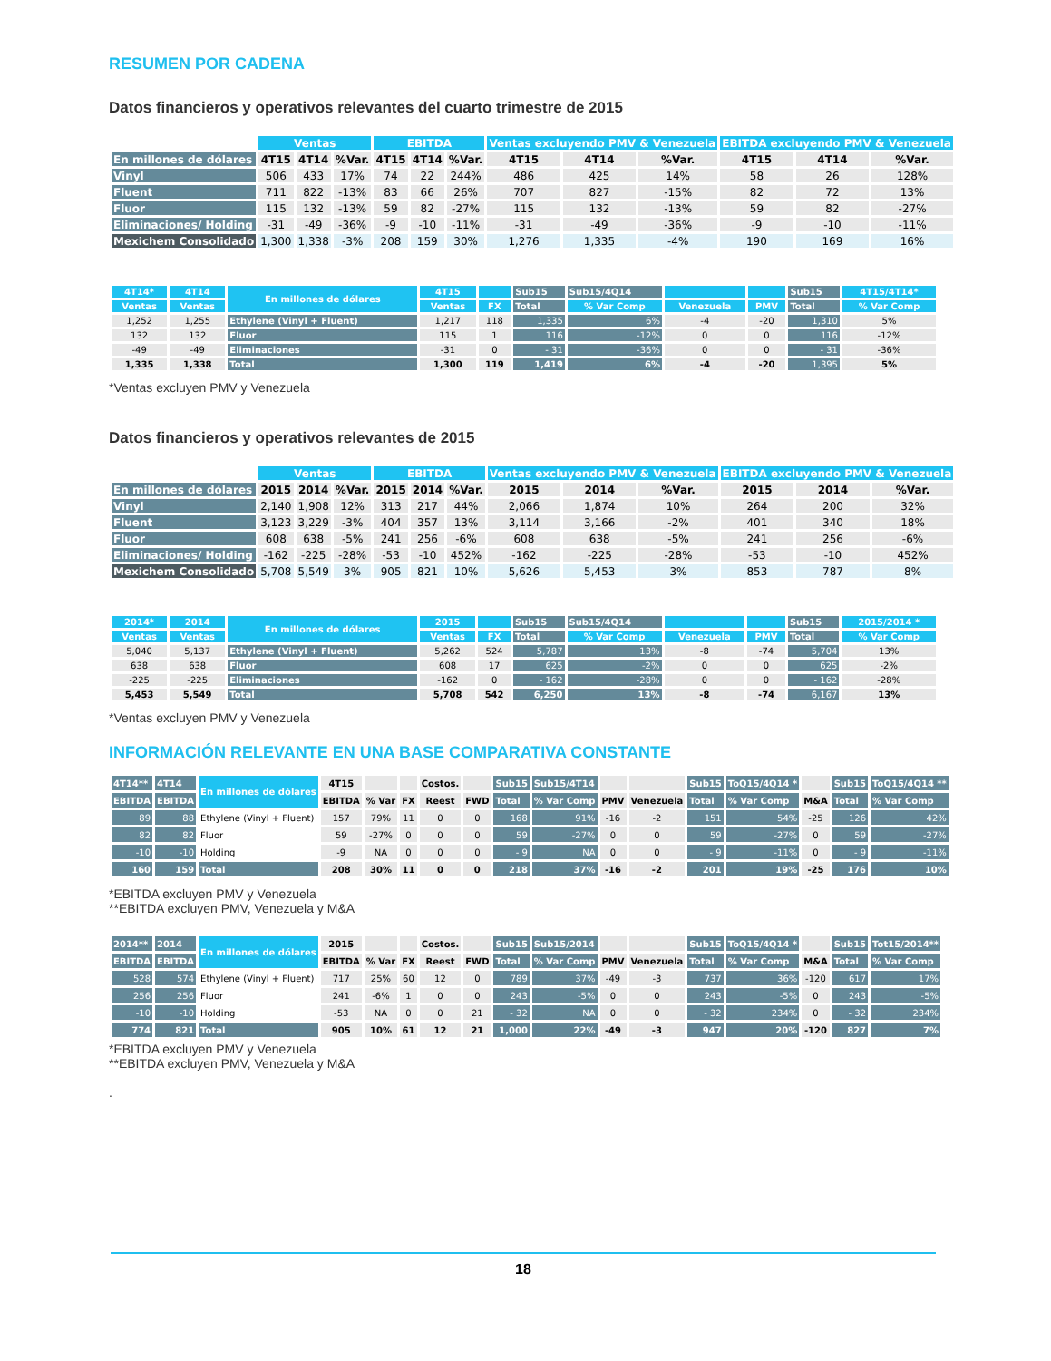RESUMEN POR CADENA
Datos financieros y operativos relevantes del cuarto trimestre de 2015
| | Ventas | | | EBITDA | | | Ventas excluyendo PMV & Venezuela | | | EBITDA excluyendo PMV & Venezuela | | |
| --- | --- | --- | --- | --- | --- | --- | --- | --- | --- | --- | --- | --- |
| En millones de dólares | 4T15 | 4T14 | %Var. | 4T15 | 4T14 | %Var. | 4T15 | 4T14 | %Var. | 4T15 | 4T14 | %Var. |
| Vinyl | 506 | 433 | 17% | 74 | 22 | 244% | 486 | 425 | 14% | 58 | 26 | 128% |
| Fluent | 711 | 822 | -13% | 83 | 66 | 26% | 707 | 827 | -15% | 82 | 72 | 13% |
| Fluor | 115 | 132 | -13% | 59 | 82 | -27% | 115 | 132 | -13% | 59 | 82 | -27% |
| Eliminaciones/ Holding | -31 | -49 | -36% | -9 | -10 | -11% | -31 | -49 | -36% | -9 | -10 | -11% |
| Mexichem Consolidado | 1,300 | 1,338 | -3% | 208 | 159 | 30% | 1,276 | 1,335 | -4% | 190 | 169 | 16% |
| 4T14* | 4T14 | En millones de dólares | 4T15 | | Sub15 | Sub15/4Q14 | | | Sub15 | 4T15/4T14* |
| --- | --- | --- | --- | --- | --- | --- | --- | --- | --- | --- |
| Ventas | Ventas | | Ventas | FX | Total | % Var Comp | Venezuela | PMV | Total | % Var Comp |
| 1,252 | 1,255 | Ethylene (Vinyl + Fluent) | 1,217 | 118 | 1,335 | 6% | -4 | -20 | 1,310 | 5% |
| 132 | 132 | Fluor | 115 | 1 | 116 | -12% | 0 | 0 | 116 | -12% |
| -49 | -49 | Eliminaciones | -31 | 0 | - 31 | -36% | 0 | 0 | - 31 | -36% |
| 1,335 | 1,338 | Total | 1,300 | 119 | 1,419 | 6% | -4 | -20 | 1,395 | 5% |
*Ventas excluyen PMV y Venezuela
Datos financieros y operativos relevantes de 2015
| | Ventas | | | EBITDA | | | Ventas excluyendo PMV & Venezuela | | | EBITDA excluyendo PMV & Venezuela | | |
| --- | --- | --- | --- | --- | --- | --- | --- | --- | --- | --- | --- | --- |
| En millones de dólares | 2015 | 2014 | %Var. | 2015 | 2014 | %Var. | 2015 | 2014 | %Var. | 2015 | 2014 | %Var. |
| Vinyl | 2,140 | 1,908 | 12% | 313 | 217 | 44% | 2,066 | 1,874 | 10% | 264 | 200 | 32% |
| Fluent | 3,123 | 3,229 | -3% | 404 | 357 | 13% | 3,114 | 3,166 | -2% | 401 | 340 | 18% |
| Fluor | 608 | 638 | -5% | 241 | 256 | -6% | 608 | 638 | -5% | 241 | 256 | -6% |
| Eliminaciones/ Holding | -162 | -225 | -28% | -53 | -10 | 452% | -162 | -225 | -28% | -53 | -10 | 452% |
| Mexichem Consolidado | 5,708 | 5,549 | 3% | 905 | 821 | 10% | 5,626 | 5,453 | 3% | 853 | 787 | 8% |
| 2014* | 2014 | En millones de dólares | 2015 | | Sub15 | Sub15/4Q14 | | | Sub15 | 2015/2014 * |
| --- | --- | --- | --- | --- | --- | --- | --- | --- | --- | --- |
| Ventas | Ventas | | Ventas | FX | Total | % Var Comp | Venezuela | PMV | Total | % Var Comp |
| 5,040 | 5,137 | Ethylene (Vinyl + Fluent) | 5,262 | 524 | 5,787 | 13% | -8 | -74 | 5,704 | 13% |
| 638 | 638 | Fluor | 608 | 17 | 625 | -2% | 0 | 0 | 625 | -2% |
| -225 | -225 | Eliminaciones | -162 | 0 | - 162 | -28% | 0 | 0 | - 162 | -28% |
| 5,453 | 5,549 | Total | 5,708 | 542 | 6,250 | 13% | -8 | -74 | 6,167 | 13% |
*Ventas excluyen PMV y Venezuela
INFORMACIÓN RELEVANTE EN UNA BASE COMPARATIVA CONSTANTE
| 4T14** | 4T14 | En millones de dólares | 4T15 | | | Costos. | | Sub15 | Sub15/4T14 | | | Sub15 | ToQ15/4Q14 * | | Sub15 | ToQ15/4Q14 ** |
| --- | --- | --- | --- | --- | --- | --- | --- | --- | --- | --- | --- | --- | --- | --- | --- | --- |
| EBITDA | EBITDA | | EBITDA | % Var | FX | Reest | FWD | Total | % Var Comp | PMV | Venezuela | Total | % Var Comp | M&A | Total | % Var Comp |
| 89 | 88 | Ethylene (Vinyl + Fluent) | 157 | 79% | 11 | 0 | 0 | 168 | 91% | -16 | -2 | 151 | 54% | -25 | 126 | 42% |
| 82 | 82 | Fluor | 59 | -27% | 0 | 0 | 0 | 59 | -27% | 0 | 0 | 59 | -27% | 0 | 59 | -27% |
| -10 | -10 | Holding | -9 | NA | 0 | 0 | 0 | - 9 | NA | 0 | 0 | - 9 | -11% | 0 | - 9 | -11% |
| 160 | 159 | Total | 208 | 30% | 11 | 0 | 0 | 218 | 37% | -16 | -2 | 201 | 19% | -25 | 176 | 10% |
*EBITDA excluyen PMV y Venezuela
**EBITDA excluyen PMV, Venezuela y M&A
| 2014** | 2014 | En millones de dólares | 2015 | | | Costos. | | Sub15 | Sub15/2014 | | | Sub15 | ToQ15/4Q14 * | | Sub15 | Tot15/2014** |
| --- | --- | --- | --- | --- | --- | --- | --- | --- | --- | --- | --- | --- | --- | --- | --- | --- |
| EBITDA | EBITDA | | EBITDA | % Var | FX | Reest | FWD | Total | % Var Comp | PMV | Venezuela | Total | % Var Comp | M&A | Total | % Var Comp |
| 528 | 574 | Ethylene (Vinyl + Fluent) | 717 | 25% | 60 | 12 | 0 | 789 | 37% | -49 | -3 | 737 | 36% | -120 | 617 | 17% |
| 256 | 256 | Fluor | 241 | -6% | 1 | 0 | 0 | 243 | -5% | 0 | 0 | 243 | -5% | 0 | 243 | -5% |
| -10 | -10 | Holding | -53 | NA | 0 | 0 | 21 | - 32 | NA | 0 | 0 | - 32 | 234% | 0 | - 32 | 234% |
| 774 | 821 | Total | 905 | 10% | 61 | 12 | 21 | 1,000 | 22% | -49 | -3 | 947 | 20% | -120 | 827 | 7% |
*EBITDA excluyen PMV y Venezuela
**EBITDA excluyen PMV, Venezuela y M&A
.
18